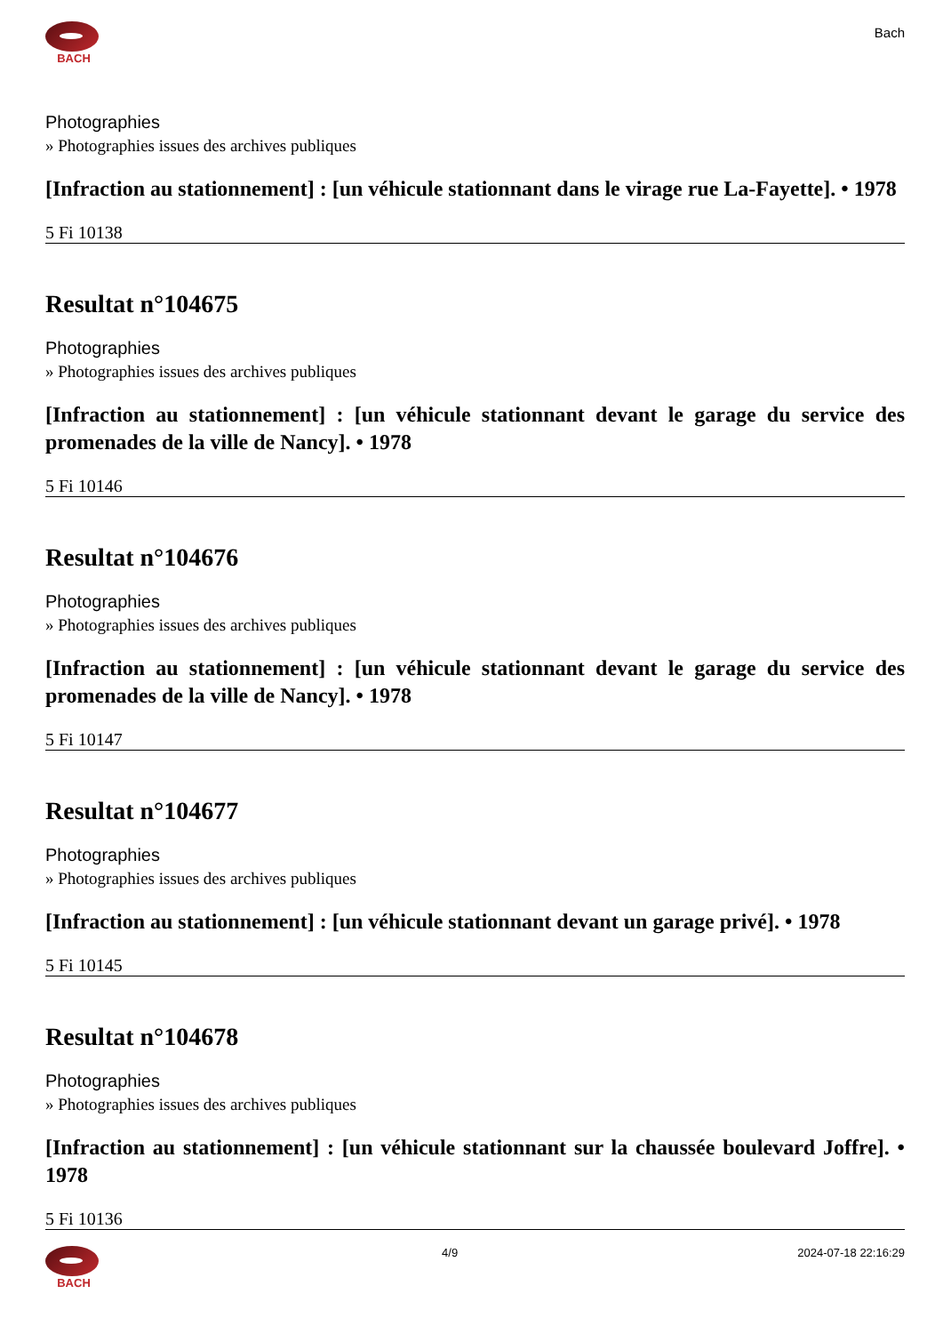BACH
Bach
Photographies
» Photographies issues des archives publiques
[Infraction au stationnement] : [un véhicule stationnant dans le virage rue La-Fayette]. • 1978
5 Fi 10138
Resultat n°104675
Photographies
» Photographies issues des archives publiques
[Infraction au stationnement] : [un véhicule stationnant devant le garage du service des promenades de la ville de Nancy]. • 1978
5 Fi 10146
Resultat n°104676
Photographies
» Photographies issues des archives publiques
[Infraction au stationnement] : [un véhicule stationnant devant le garage du service des promenades de la ville de Nancy]. • 1978
5 Fi 10147
Resultat n°104677
Photographies
» Photographies issues des archives publiques
[Infraction au stationnement] : [un véhicule stationnant devant un garage privé]. • 1978
5 Fi 10145
Resultat n°104678
Photographies
» Photographies issues des archives publiques
[Infraction au stationnement] : [un véhicule stationnant sur la chaussée boulevard Joffre]. • 1978
5 Fi 10136
BACH 4/9 2024-07-18 22:16:29